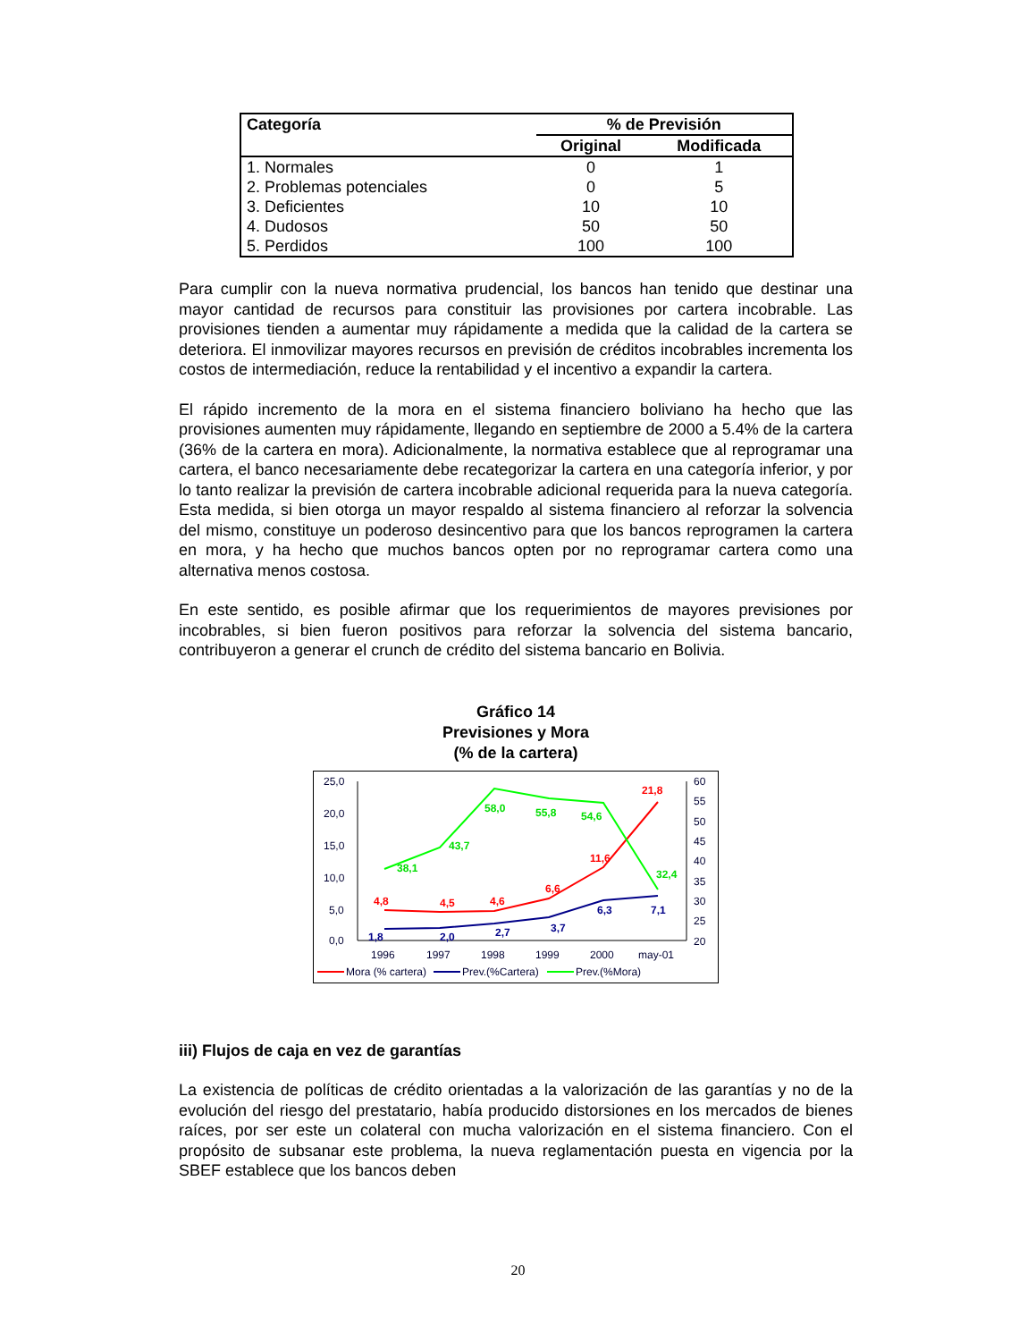| Categoría | % de Previsión | |
| --- | --- | --- |
| | Original | Modificada |
| 1. Normales | 0 | 1 |
| 2. Problemas potenciales | 0 | 5 |
| 3. Deficientes | 10 | 10 |
| 4. Dudosos | 50 | 50 |
| 5. Perdidos | 100 | 100 |
Para cumplir con la nueva normativa prudencial, los bancos han tenido que destinar una mayor cantidad de recursos para constituir las provisiones por cartera incobrable. Las provisiones tienden a aumentar muy rápidamente a medida que la calidad de la cartera se deteriora. El inmovilizar mayores recursos en previsión de créditos incobrables incrementa los costos de intermediación, reduce la rentabilidad y el incentivo a expandir la cartera.
El rápido incremento de la mora en el sistema financiero boliviano ha hecho que las provisiones aumenten muy rápidamente, llegando en septiembre de 2000 a 5.4% de la cartera (36% de la cartera en mora). Adicionalmente, la normativa establece que al reprogramar una cartera, el banco necesariamente debe recategorizar la cartera en una categoría inferior, y por lo tanto realizar la previsión de cartera incobrable adicional requerida para la nueva categoría. Esta medida, si bien otorga un mayor respaldo al sistema financiero al reforzar la solvencia del mismo, constituye un poderoso desincentivo para que los bancos reprogramen la cartera en mora, y ha hecho que muchos bancos opten por no reprogramar cartera como una alternativa menos costosa.
En este sentido, es posible afirmar que los requerimientos de mayores previsiones por incobrables, si bien fueron positivos para reforzar la solvencia del sistema bancario, contribuyeron a generar el crunch de crédito del sistema bancario en Bolivia.
Gráfico 14
Previsiones y Mora
(% de la cartera)
25,0
20,0
15,0
10,0
5,0
0,0
60
55
50
45
40
35
30
25
20
1996
1997
1998
1999
2000
may-01
4,8
4,5
4,6
6,6
11,6
21,8
1,8
2,0
2,7
3,7
6,3
7,1
38,1
43,7
58,0
55,8
54,6
32,4
Mora (% cartera)
Prev.(%Cartera)
Prev.(%Mora)
iii) Flujos de caja en vez de garantías
La existencia de políticas de crédito orientadas a la valorización de las garantías y no de la evolución del riesgo del prestatario, había producido distorsiones en los mercados de bienes raíces, por ser este un colateral con mucha valorización en el sistema financiero. Con el propósito de subsanar este problema, la nueva reglamentación puesta en vigencia por la SBEF establece que los bancos deben
20